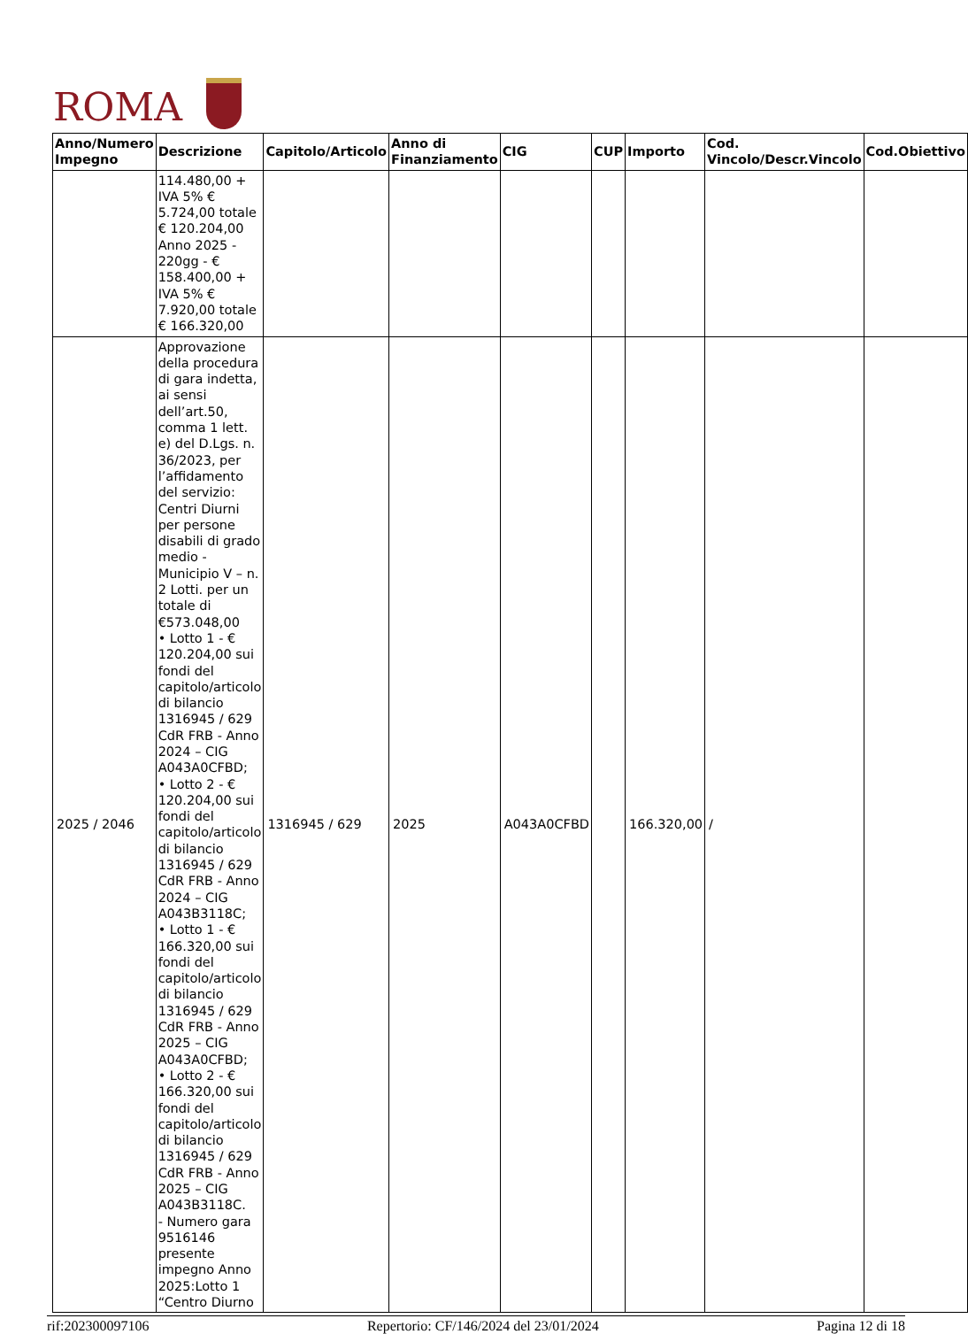ROMA
| Anno/Numero Impegno | Descrizione | Capitolo/Articolo | Anno di Finanziamento | CIG | CUP | Importo | Cod. Vincolo/Descr.Vincolo | Cod.Obiettivo |
| --- | --- | --- | --- | --- | --- | --- | --- | --- |
| | 114.480,00 + IVA 5% € 5.724,00 totale € 120.204,00 Anno 2025 - 220gg - € 158.400,00 + IVA 5% € 7.920,00 totale € 166.320,00 | | | | | | | |
| 2025 / 2046 | Approvazione della procedura di gara indetta, ai sensi dell’art.50, comma 1 lett. e) del D.Lgs. n. 36/2023, per l’affidamento del servizio: Centri Diurni per persone disabili di grado medio - Municipio V – n. 2 Lotti. per un totale di €573.048,00 • Lotto 1 - € 120.204,00 sui fondi del capitolo/articolo di bilancio 1316945 / 629 CdR FRB - Anno 2024 – CIG A043A0CFBD; • Lotto 2 - € 120.204,00 sui fondi del capitolo/articolo di bilancio 1316945 / 629 CdR FRB - Anno 2024 – CIG A043B3118C; • Lotto 1 - € 166.320,00 sui fondi del capitolo/articolo di bilancio 1316945 / 629 CdR FRB - Anno 2025 – CIG A043A0CFBD; • Lotto 2 - € 166.320,00 sui fondi del capitolo/articolo di bilancio 1316945 / 629 CdR FRB - Anno 2025 – CIG A043B3118C. - Numero gara 9516146 presente impegno Anno 2025:Lotto 1 “Centro Diurno | 1316945 / 629 | 2025 | A043A0CFBD | | 166.320,00 | / | |
rif:202300097106 Repertorio: CF/146/2024 del 23/01/2024 Pagina 12 di 18